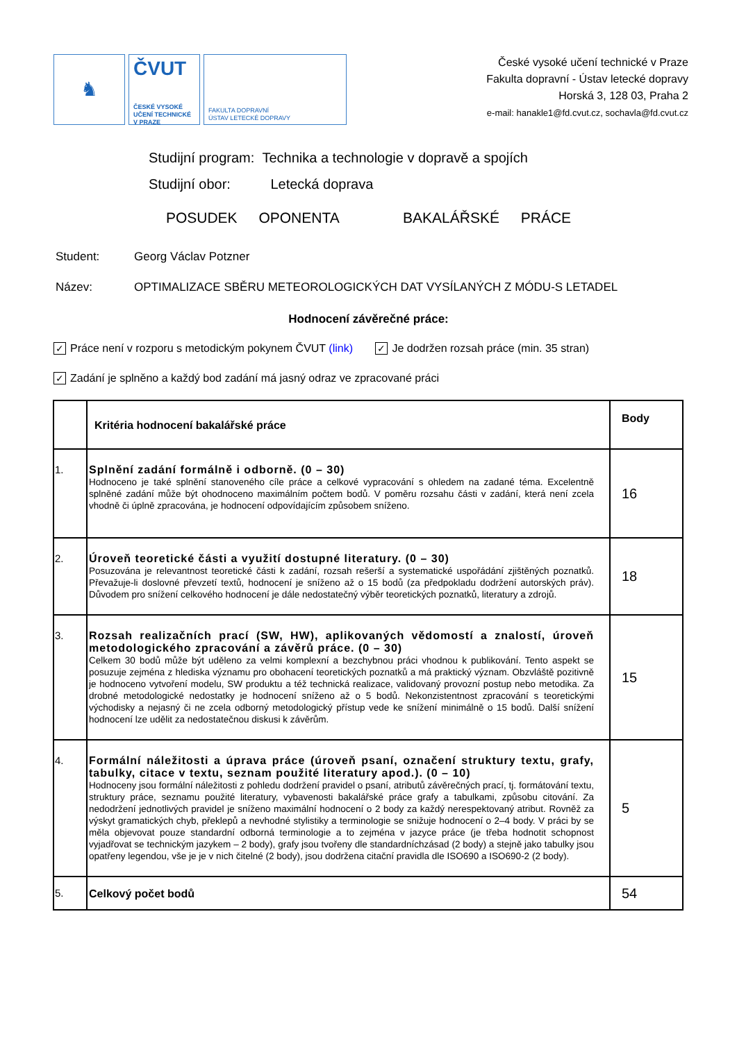♞
ČVUT
ČESKÉ VYSOKÉ
UČENÍ TECHNICKÉ
V PRAZE
FAKULTA DOPRAVNÍ
ÚSTAV LETECKÉ DOPRAVY
České vysoké učení technické v Praze
Fakulta dopravní - Ústav letecké dopravy
Horská 3, 128 03, Praha 2
e-mail: hanakle1@fd.cvut.cz, sochavla@fd.cvut.cz
Studijní program: Technika a technologie v dopravě a spojích
Studijní obor: Letecká doprava
POSUDEK OPONENTA BAKALÁŘSKÉ PRÁCE
Student: Georg Václav Potzner
Název: OPTIMALIZACE SBĚRU METEOROLOGICKÝCH DAT VYSÍLANÝCH Z MÓDU-S LETADEL
Hodnocení závěrečné práce:
✓ Práce není v rozporu s metodickým pokynem ČVUT (link) ✓ Je dodržen rozsah práce (min. 35 stran)
✓ Zadání je splněno a každý bod zadání má jasný odraz ve zpracované práci
| | Kritéria hodnocení bakalářské práce | Body |
| 1. | Splnění zadání formálně i odborně. (0 – 30) Hodnoceno je také splnění stanoveného cíle práce a celkové vypracování s ohledem na zadané téma. Excelentně splněné zadání může být ohodnoceno maximálním počtem bodů. V poměru rozsahu části v zadání, která není zcela vhodně či úplně zpracována, je hodnocení odpovídajícím způsobem sníženo. | 16 |
| 2. | Úroveň teoretické části a využití dostupné literatury. (0 – 30) Posuzována je relevantnost teoretické části k zadání, rozsah rešerší a systematické uspořádání zjištěných poznatků. Převažuje-li doslovné převzetí textů, hodnocení je sníženo až o 15 bodů (za předpokladu dodržení autorských práv). Důvodem pro snížení celkového hodnocení je dále nedostatečný výběr teoretických poznatků, literatury a zdrojů. | 18 |
| 3. | Rozsah realizačních prací (SW, HW), aplikovaných vědomostí a znalostí, úroveň metodologického zpracování a závěrů práce. (0 – 30) Celkem 30 bodů může být uděleno za velmi komplexní a bezchybnou práci vhodnou k publikování. Tento aspekt se posuzuje zejména z hlediska významu pro obohacení teoretických poznatků a má praktický význam. Obzvláště pozitivně je hodnoceno vytvoření modelu, SW produktu a též technická realizace, validovaný provozní postup nebo metodika. Za drobné metodologické nedostatky je hodnocení sníženo až o 5 bodů. Nekonzistentnost zpracování s teoretickými východisky a nejasný či ne zcela odborný metodologický přístup vede ke snížení minimálně o 15 bodů. Další snížení hodnocení lze udělit za nedostatečnou diskusi k závěrům. | 15 |
| 4. | Formální náležitosti a úprava práce (úroveň psaní, označení struktury textu, grafy, tabulky, citace v textu, seznam použité literatury apod.). (0 – 10) Hodnoceny jsou formální náležitosti z pohledu dodržení pravidel o psaní, atributů závěrečných prací, tj. formátování textu, struktury práce, seznamu použité literatury, vybavenosti bakalářské práce grafy a tabulkami, způsobu citování. Za nedodržení jednotlivých pravidel je sníženo maximální hodnocení o 2 body za každý nerespektovaný atribut. Rovněž za výskyt gramatických chyb, překlepů a nevhodné stylistiky a terminologie se snižuje hodnocení o 2–4 body. V práci by se měla objevovat pouze standardní odborná terminologie a to zejména v jazyce práce (je třeba hodnotit schopnost vyjadřovat se technickým jazykem – 2 body), grafy jsou tvořeny dle standardníchzásad (2 body) a stejně jako tabulky jsou opatřeny legendou, vše je je v nich čitelné (2 body), jsou dodržena citační pravidla dle ISO690 a ISO690-2 (2 body). | 5 |
| 5. | Celkový počet bodů | 54 |